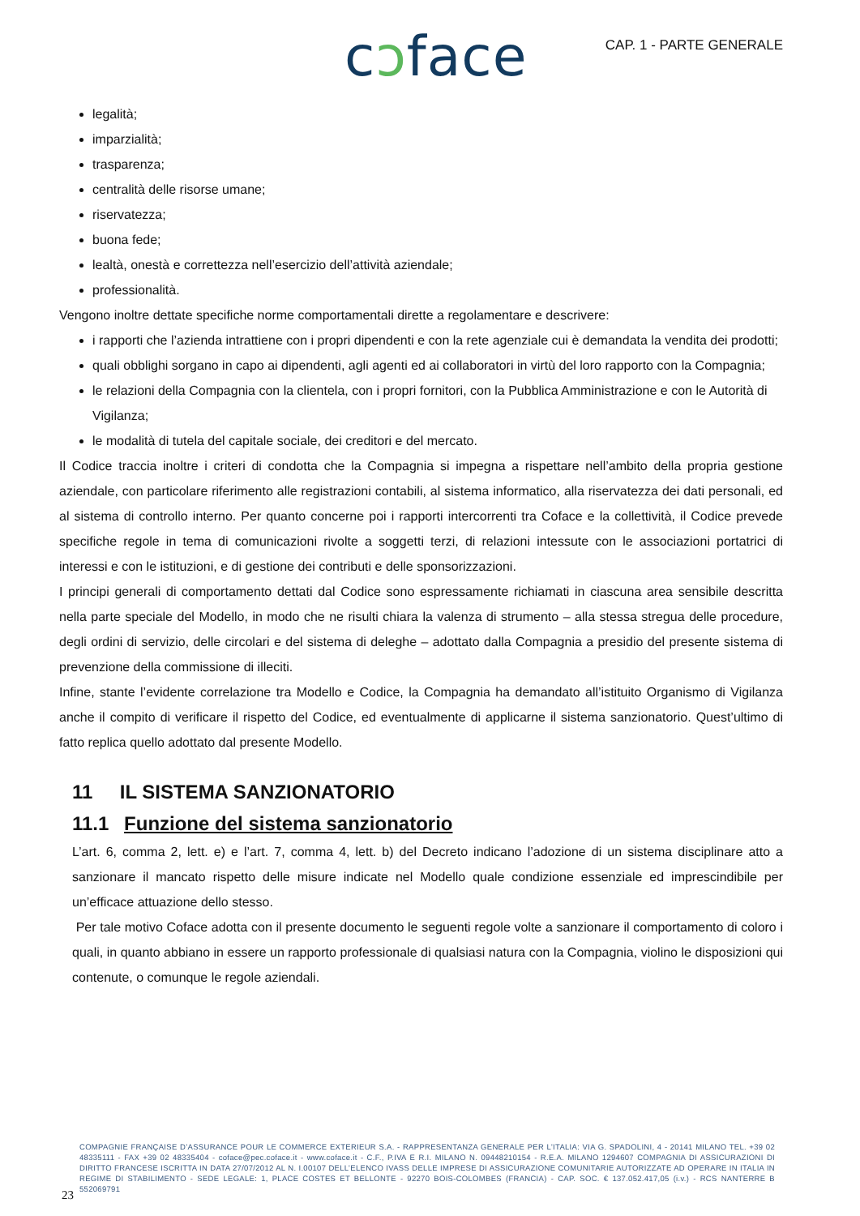cɔface CAP. 1 - PARTE GENERALE
legalità;
imparzialità;
trasparenza;
centralità delle risorse umane;
riservatezza;
buona fede;
lealtà, onestà e correttezza nell’esercizio dell’attività aziendale;
professionalità.
Vengono inoltre dettate specifiche norme comportamentali dirette a regolamentare e descrivere:
i rapporti che l’azienda intrattiene con i propri dipendenti e con la rete agenziale cui è demandata la vendita dei prodotti;
quali obblighi sorgano in capo ai dipendenti, agli agenti ed ai collaboratori in virtù del loro rapporto con la Compagnia;
le relazioni della Compagnia con la clientela, con i propri fornitori, con la Pubblica Amministrazione e con le Autorità di Vigilanza;
le modalità di tutela del capitale sociale, dei creditori e del mercato.
Il Codice traccia inoltre i criteri di condotta che la Compagnia si impegna a rispettare nell’ambito della propria gestione aziendale, con particolare riferimento alle registrazioni contabili, al sistema informatico, alla riservatezza dei dati personali, ed al sistema di controllo interno. Per quanto concerne poi i rapporti intercorrenti tra Coface e la collettività, il Codice prevede specifiche regole in tema di comunicazioni rivolte a soggetti terzi, di relazioni intessute con le associazioni portatrici di interessi e con le istituzioni, e di gestione dei contributi e delle sponsorizzazioni.
I principi generali di comportamento dettati dal Codice sono espressamente richiamati in ciascuna area sensibile descritta nella parte speciale del Modello, in modo che ne risulti chiara la valenza di strumento – alla stessa stregua delle procedure, degli ordini di servizio, delle circolari e del sistema di deleghe – adottato dalla Compagnia a presidio del presente sistema di prevenzione della commissione di illeciti.
Infine, stante l’evidente correlazione tra Modello e Codice, la Compagnia ha demandato all’istituito Organismo di Vigilanza anche il compito di verificare il rispetto del Codice, ed eventualmente di applicarne il sistema sanzionatorio. Quest’ultimo di fatto replica quello adottato dal presente Modello.
11 IL SISTEMA SANZIONATORIO
11.1 Funzione del sistema sanzionatorio
L’art. 6, comma 2, lett. e) e l’art. 7, comma 4, lett. b) del Decreto indicano l’adozione di un sistema disciplinare atto a sanzionare il mancato rispetto delle misure indicate nel Modello quale condizione essenziale ed imprescindibile per un’efficace attuazione dello stesso.
Per tale motivo Coface adotta con il presente documento le seguenti regole volte a sanzionare il comportamento di coloro i quali, in quanto abbiano in essere un rapporto professionale di qualsiasi natura con la Compagnia, violino le disposizioni qui contenute, o comunque le regole aziendali.
COMPAGNIE FRANÇAISE D’ASSURANCE POUR LE COMMERCE EXTERIEUR S.A. - RAPPRESENTANZA GENERALE PER L’ITALIA: VIA G. SPADOLINI, 4 - 20141 MILANO TEL. +39 02 48335111 - FAX +39 02 48335404 - coface@pec.coface.it - www.coface.it - C.F., P.IVA E R.I. MILANO N. 09448210154 - R.E.A. MILANO 1294607 COMPAGNIA DI ASSICURAZIONI DI DIRITTO FRANCESE ISCRITTA IN DATA 27/07/2012 AL N. I.00107 DELL’ELENCO IVASS DELLE IMPRESE DI ASSICURAZIONE COMUNITARIE AUTORIZZATE AD OPERARE IN ITALIA IN REGIME DI STABILIMENTO - SEDE LEGALE: 1, PLACE COSTES ET BELLONTE - 92270 BOIS-COLOMBES (FRANCIA) - CAP. SOC. € 137.052.417,05 (i.v.) - RCS NANTERRE B 552069791
23